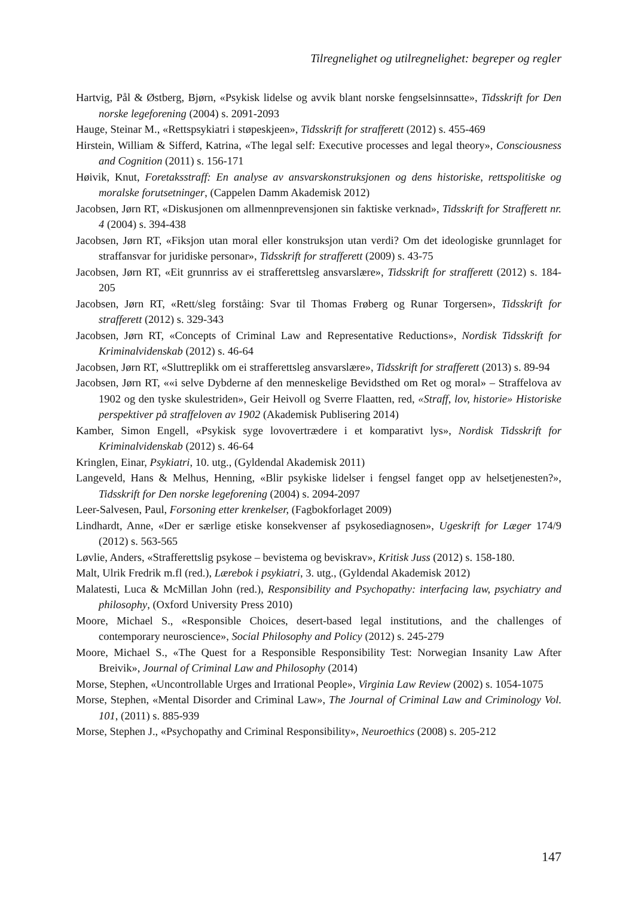Tilregnelighet og utilregnelighet: begreper og regler
Hartvig, Pål & Østberg, Bjørn, «Psykisk lidelse og avvik blant norske fengselsinnsatte», Tidsskrift for Den norske legeforening (2004) s. 2091-2093
Hauge, Steinar M., «Rettspsykiatri i støpeskjeen», Tidsskrift for strafferett (2012) s. 455-469
Hirstein, William & Sifferd, Katrina, «The legal self: Executive processes and legal theory», Consciousness and Cognition (2011) s. 156-171
Høivik, Knut, Foretaksstraff: En analyse av ansvarskonstruksjonen og dens historiske, rettspolitiske og moralske forutsetninger, (Cappelen Damm Akademisk 2012)
Jacobsen, Jørn RT, «Diskusjonen om allmennprevensjonen sin faktiske verknad», Tidsskrift for Strafferett nr. 4 (2004) s. 394-438
Jacobsen, Jørn RT, «Fiksjon utan moral eller konstruksjon utan verdi? Om det ideologiske grunnlaget for straffansvar for juridiske personar», Tidsskrift for strafferett (2009) s. 43-75
Jacobsen, Jørn RT, «Eit grunnriss av ei strafferettsleg ansvarslære», Tidsskrift for strafferett (2012) s. 184-205
Jacobsen, Jørn RT, «Rett/sleg forståing: Svar til Thomas Frøberg og Runar Torgersen», Tidsskrift for strafferett (2012) s. 329-343
Jacobsen, Jørn RT, «Concepts of Criminal Law and Representative Reductions», Nordisk Tidsskrift for Kriminalvidenskab (2012) s. 46-64
Jacobsen, Jørn RT, «Sluttreplikk om ei strafferettsleg ansvarslære», Tidsskrift for strafferett (2013) s. 89-94
Jacobsen, Jørn RT, ««i selve Dybderne af den menneskelige Bevidsthed om Ret og moral» – Straffelova av 1902 og den tyske skulestriden», Geir Heivoll og Sverre Flaatten, red, «Straff, lov, historie» Historiske perspektiver på straffeloven av 1902 (Akademisk Publisering 2014)
Kamber, Simon Engell, «Psykisk syge lovovertrædere i et komparativt lys», Nordisk Tidsskrift for Kriminalvidenskab (2012) s. 46-64
Kringlen, Einar, Psykiatri, 10. utg., (Gyldendal Akademisk 2011)
Langeveld, Hans & Melhus, Henning, «Blir psykiske lidelser i fengsel fanget opp av helsetjenesten?», Tidsskrift for Den norske legeforening (2004) s. 2094-2097
Leer-Salvesen, Paul, Forsoning etter krenkelser, (Fagbokforlaget 2009)
Lindhardt, Anne, «Der er særlige etiske konsekvenser af psykosediagnosen», Ugeskrift for Læger 174/9 (2012) s. 563-565
Løvlie, Anders, «Strafferettslig psykose – bevistema og beviskrav», Kritisk Juss (2012) s. 158-180.
Malt, Ulrik Fredrik m.fl (red.), Lærebok i psykiatri, 3. utg., (Gyldendal Akademisk 2012)
Malatesti, Luca & McMillan John (red.), Responsibility and Psychopathy: interfacing law, psychiatry and philosophy, (Oxford University Press 2010)
Moore, Michael S., «Responsible Choices, desert-based legal institutions, and the challenges of contemporary neuroscience», Social Philosophy and Policy (2012) s. 245-279
Moore, Michael S., «The Quest for a Responsible Responsibility Test: Norwegian Insanity Law After Breivik», Journal of Criminal Law and Philosophy (2014)
Morse, Stephen, «Uncontrollable Urges and Irrational People», Virginia Law Review (2002) s. 1054-1075
Morse, Stephen, «Mental Disorder and Criminal Law», The Journal of Criminal Law and Criminology Vol. 101, (2011) s. 885-939
Morse, Stephen J., «Psychopathy and Criminal Responsibility», Neuroethics (2008) s. 205-212
147